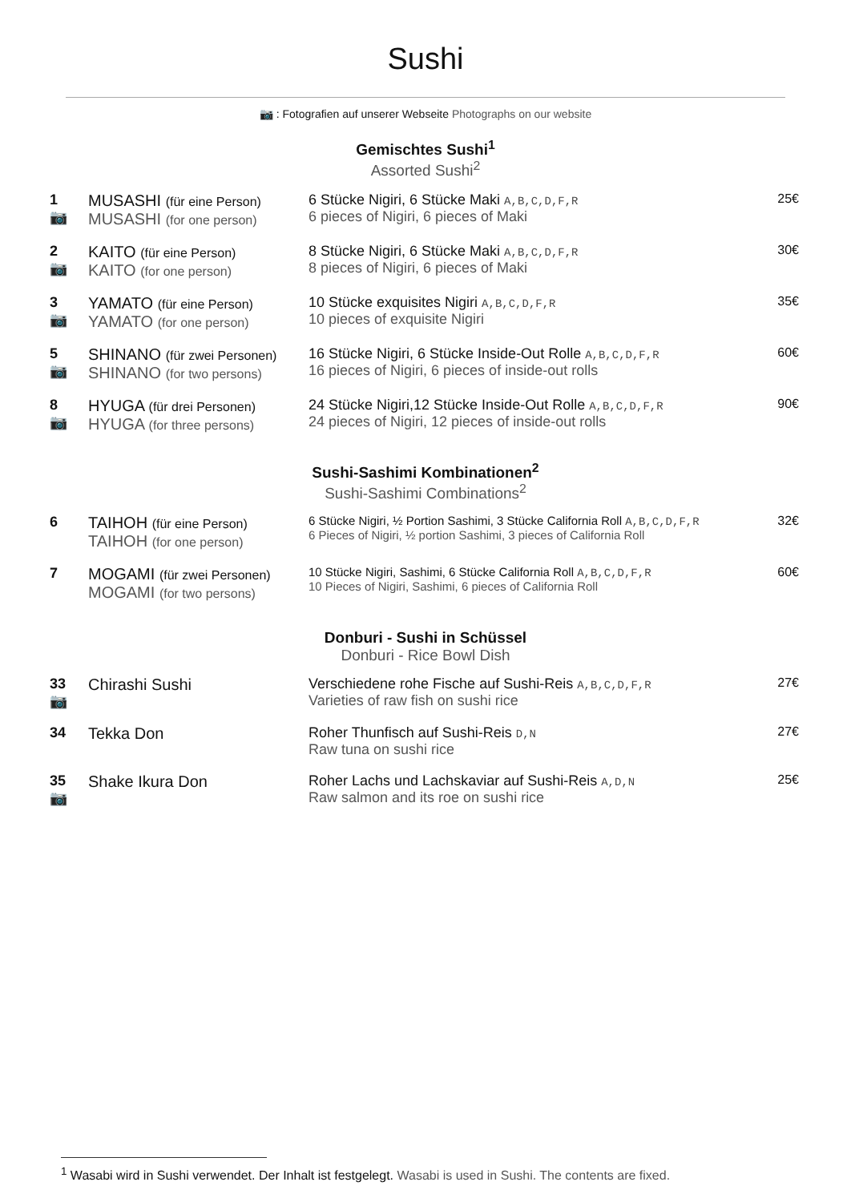Sushi
📷 : Fotografien auf unserer Webseite Photographs on our website
Gemischtes Sushi<sup>1</sup>
Assorted Sushi<sup>2</sup>
| 1 📷 | MUSASHI (für eine Person) MUSASHI (for one person) | 6 Stücke Nigiri, 6 Stücke Maki A,B,C,D,F,R 6 pieces of Nigiri, 6 pieces of Maki | 25€ |
| 2 📷 | KAITO (für eine Person) KAITO (for one person) | 8 Stücke Nigiri, 6 Stücke Maki A,B,C,D,F,R 8 pieces of Nigiri, 6 pieces of Maki | 30€ |
| 3 📷 | YAMATO (für eine Person) YAMATO (for one person) | 10 Stücke exquisites Nigiri A,B,C,D,F,R 10 pieces of exquisite Nigiri | 35€ |
| 5 📷 | SHINANO (für zwei Personen) SHINANO (for two persons) | 16 Stücke Nigiri, 6 Stücke Inside-Out Rolle A,B,C,D,F,R 16 pieces of Nigiri, 6 pieces of inside-out rolls | 60€ |
| 8 📷 | HYUGA (für drei Personen) HYUGA (for three persons) | 24 Stücke Nigiri,12 Stücke Inside-Out Rolle A,B,C,D,F,R 24 pieces of Nigiri, 12 pieces of inside-out rolls | 90€ |
Sushi-Sashimi Kombinationen<sup>2</sup>
Sushi-Sashimi Combinations<sup>2</sup>
| 6 | TAIHOH (für eine Person) TAIHOH (for one person) | 6 Stücke Nigiri, ½ Portion Sashimi, 3 Stücke California Roll A,B,C,D,F,R 6 Pieces of Nigiri, ½ portion Sashimi, 3 pieces of California Roll | 32€ |
| 7 | MOGAMI (für zwei Personen) MOGAMI (for two persons) | 10 Stücke Nigiri, Sashimi, 6 Stücke California Roll A,B,C,D,F,R 10 Pieces of Nigiri, Sashimi, 6 pieces of California Roll | 60€ |
Donburi - Sushi in Schüssel
Donburi - Rice Bowl Dish
| 33 📷 | Chirashi Sushi | Verschiedene rohe Fische auf Sushi-Reis A,B,C,D,F,R Varieties of raw fish on sushi rice | 27€ |
| 34 | Tekka Don | Roher Thunfisch auf Sushi-Reis D,N Raw tuna on sushi rice | 27€ |
| 35 📷 | Shake Ikura Don | Roher Lachs und Lachskaviar auf Sushi-Reis A,D,N Raw salmon and its roe on sushi rice | 25€ |
<sup>1</sup> Wasabi wird in Sushi verwendet. Der Inhalt ist festgelegt. Wasabi is used in Sushi. The contents are fixed.